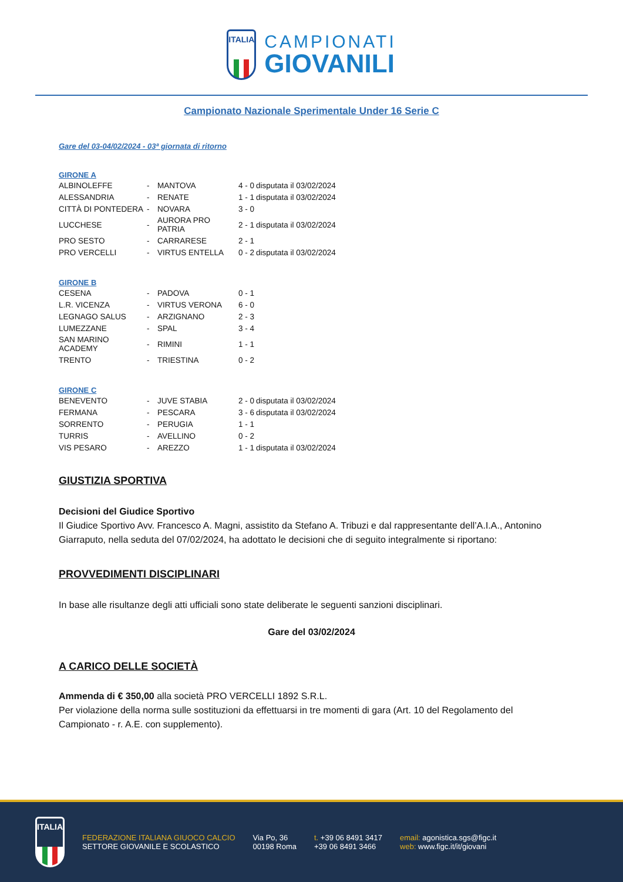ITALIA
CAMPIONATI
GIOVANILI
Campionato Nazionale Sperimentale Under 16 Serie C
Gare del 03-04/02/2024 - 03ª giornata di ritorno
GIRONE A
| ALBINOLEFFE | - | MANTOVA | 4 - 0 | disputata il 03/02/2024 |
| ALESSANDRIA | - | RENATE | 1 - 1 | disputata il 03/02/2024 |
| CITTÀ DI PONTEDERA | - | NOVARA | 3 - 0 | |
| LUCCHESE | - | AURORA PRO PATRIA | 2 - 1 | disputata il 03/02/2024 |
| PRO SESTO | - | CARRARESE | 2 - 1 | |
| PRO VERCELLI | - | VIRTUS ENTELLA | 0 - 2 | disputata il 03/02/2024 |
GIRONE B
| CESENA | - | PADOVA | 0 - 1 |
| L.R. VICENZA | - | VIRTUS VERONA | 6 - 0 |
| LEGNAGO SALUS | - | ARZIGNANO | 2 - 3 |
| LUMEZZANE | - | SPAL | 3 - 4 |
| SAN MARINO ACADEMY | - | RIMINI | 1 - 1 |
| TRENTO | - | TRIESTINA | 0 - 2 |
GIRONE C
| BENEVENTO | - | JUVE STABIA | 2 - 0 | disputata il 03/02/2024 |
| FERMANA | - | PESCARA | 3 - 6 | disputata il 03/02/2024 |
| SORRENTO | - | PERUGIA | 1 - 1 | |
| TURRIS | - | AVELLINO | 0 - 2 | |
| VIS PESARO | - | AREZZO | 1 - 1 | disputata il 03/02/2024 |
GIUSTIZIA SPORTIVA
Decisioni del Giudice Sportivo
Il Giudice Sportivo Avv. Francesco A. Magni, assistito da Stefano A. Tribuzi e dal rappresentante dell’A.I.A., Antonino Giarraputo, nella seduta del 07/02/2024, ha adottato le decisioni che di seguito integralmente si riportano:
PROVVEDIMENTI DISCIPLINARI
In base alle risultanze degli atti ufficiali sono state deliberate le seguenti sanzioni disciplinari.
Gare del 03/02/2024
A CARICO DELLE SOCIETÀ
Ammenda di € 350,00 alla società PRO VERCELLI 1892 S.R.L.
Per violazione della norma sulle sostituzioni da effettuarsi in tre momenti di gara (Art. 10 del Regolamento del Campionato - r. A.E. con supplemento).
ITALIA
FEDERAZIONE ITALIANA GIUOCO CALCIO
SETTORE GIOVANILE E SCOLASTICO
Via Po, 36
00198 Roma
t. +39 06 8491 3417
+39 06 8491 3466
email: agonistica.sgs@figc.it
web: www.figc.it/it/giovani